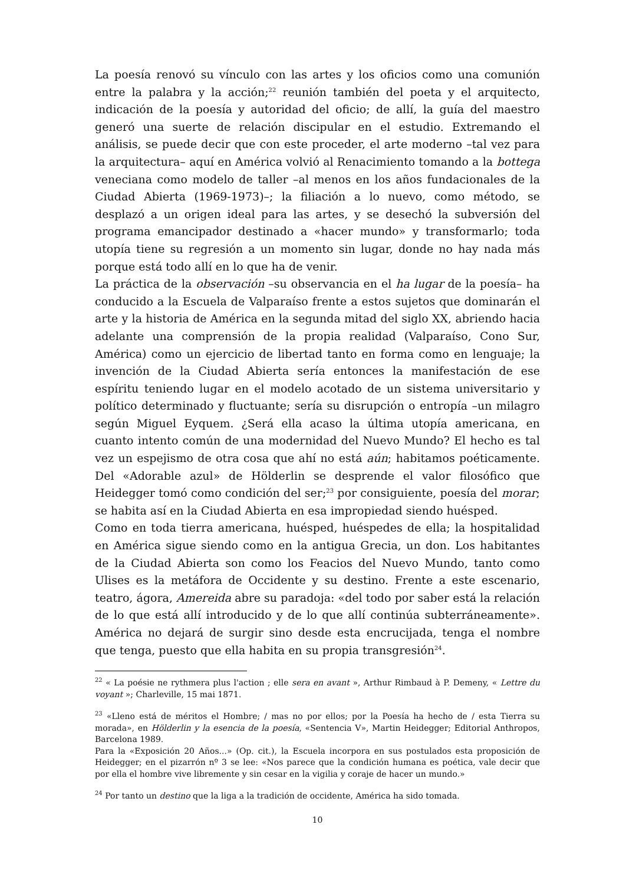La poesía renovó su vínculo con las artes y los oficios como una comunión entre la palabra y la acción;<sup>22</sup> reunión también del poeta y el arquitecto, indicación de la poesía y autoridad del oficio; de allí, la guía del maestro generó una suerte de relación discipular en el estudio. Extremando el análisis, se puede decir que con este proceder, el arte moderno –tal vez para la arquitectura– aquí en América volvió al Renacimiento tomando a la bottega veneciana como modelo de taller –al menos en los años fundacionales de la Ciudad Abierta (1969-1973)–; la filiación a lo nuevo, como método, se desplazó a un origen ideal para las artes, y se desechó la subversión del programa emancipador destinado a «hacer mundo» y transformarlo; toda utopía tiene su regresión a un momento sin lugar, donde no hay nada más porque está todo allí en lo que ha de venir.
La práctica de la observación –su observancia en el ha lugar de la poesía– ha conducido a la Escuela de Valparaíso frente a estos sujetos que dominarán el arte y la historia de América en la segunda mitad del siglo XX, abriendo hacia adelante una comprensión de la propia realidad (Valparaíso, Cono Sur, América) como un ejercicio de libertad tanto en forma como en lenguaje; la invención de la Ciudad Abierta sería entonces la manifestación de ese espíritu teniendo lugar en el modelo acotado de un sistema universitario y político determinado y fluctuante; sería su disrupción o entropía –un milagro según Miguel Eyquem. ¿Será ella acaso la última utopía americana, en cuanto intento común de una modernidad del Nuevo Mundo? El hecho es tal vez un espejismo de otra cosa que ahí no está aún; habitamos poéticamente. Del «Adorable azul» de Hölderlin se desprende el valor filosófico que Heidegger tomó como condición del ser;<sup>23</sup> por consiguiente, poesía del morar; se habita así en la Ciudad Abierta en esa impropiedad siendo huésped.
Como en toda tierra americana, huésped, huéspedes de ella; la hospitalidad en América sigue siendo como en la antigua Grecia, un don. Los habitantes de la Ciudad Abierta son como los Feacios del Nuevo Mundo, tanto como Ulises es la metáfora de Occidente y su destino. Frente a este escenario, teatro, ágora, Amereida abre su paradoja: «del todo por saber está la relación de lo que está allí introducido y de lo que allí continúa subterráneamente». América no dejará de surgir sino desde esta encrucijada, tenga el nombre que tenga, puesto que ella habita en su propia transgresión<sup>24</sup>.
<sup>22</sup> « La poésie ne rythmera plus l'action ; elle sera en avant », Arthur Rimbaud à P. Demeny, « Lettre du voyant »; Charleville, 15 mai 1871.
<sup>23</sup> «Lleno está de méritos el Hombre; / mas no por ellos; por la Poesía ha hecho de / esta Tierra su morada», en Hölderlin y la esencia de la poesía, «Sentencia V», Martin Heidegger; Editorial Anthropos, Barcelona 1989.
Para la «Exposición 20 Años...» (Op. cit.), la Escuela incorpora en sus postulados esta proposición de Heidegger; en el pizarrón nº 3 se lee: «Nos parece que la condición humana es poética, vale decir que por ella el hombre vive libremente y sin cesar en la vigilia y coraje de hacer un mundo.»
<sup>24</sup> Por tanto un destino que la liga a la tradición de occidente, América ha sido tomada.
10